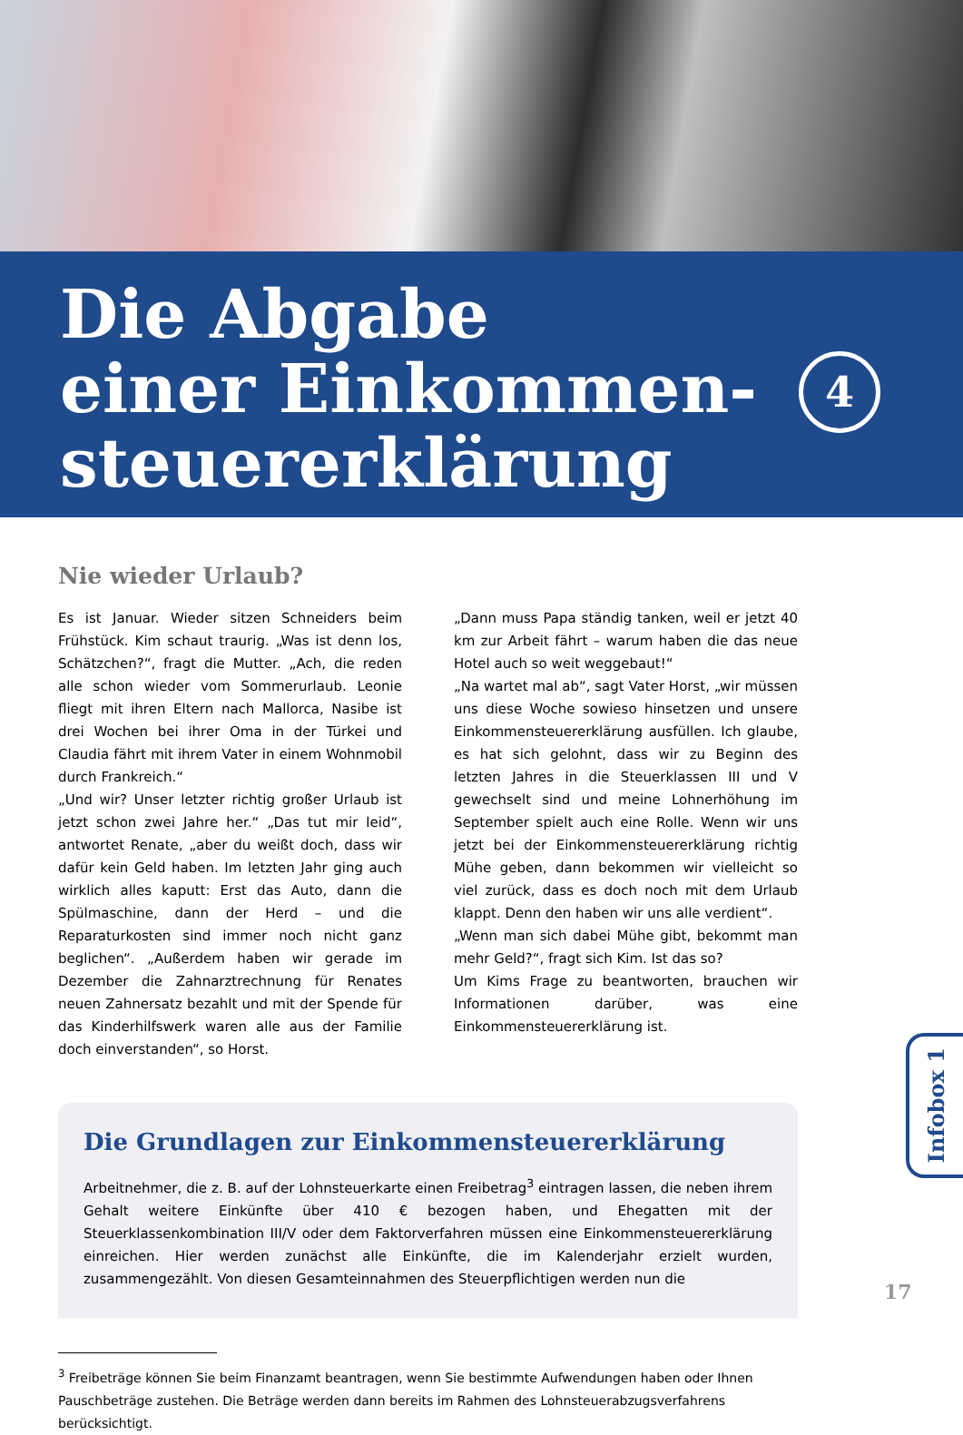Die Abgabe
einer Einkommen-
steuererklärung
4
Nie wieder Urlaub?
Es ist Januar. Wieder sitzen Schneiders beim Frühstück. Kim schaut traurig. „Was ist denn los, Schätzchen?“, fragt die Mutter. „Ach, die reden alle schon wieder vom Sommerurlaub. Leonie fliegt mit ihren Eltern nach Mallorca, Nasibe ist drei Wochen bei ihrer Oma in der Türkei und Claudia fährt mit ihrem Vater in einem Wohnmobil durch Frankreich.“
„Und wir? Unser letzter richtig großer Urlaub ist jetzt schon zwei Jahre her.“ „Das tut mir leid“, antwortet Renate, „aber du weißt doch, dass wir dafür kein Geld haben. Im letzten Jahr ging auch wirklich alles kaputt: Erst das Auto, dann die Spülmaschine, dann der Herd – und die Reparaturkosten sind immer noch nicht ganz beglichen“. „Außerdem haben wir gerade im Dezember die Zahnarztrechnung für Renates neuen Zahnersatz bezahlt und mit der Spende für das Kinderhilfswerk waren alle aus der Familie doch einverstanden“, so Horst.
„Dann muss Papa ständig tanken, weil er jetzt 40 km zur Arbeit fährt – warum haben die das neue Hotel auch so weit weggebaut!“
„Na wartet mal ab“, sagt Vater Horst, „wir müssen uns diese Woche sowieso hinsetzen und unsere Einkommensteuererklärung ausfüllen. Ich glaube, es hat sich gelohnt, dass wir zu Beginn des letzten Jahres in die Steuerklassen III und V gewechselt sind und meine Lohnerhöhung im September spielt auch eine Rolle. Wenn wir uns jetzt bei der Einkommensteuererklärung richtig Mühe geben, dann bekommen wir vielleicht so viel zurück, dass es doch noch mit dem Urlaub klappt. Denn den haben wir uns alle verdient“.
„Wenn man sich dabei Mühe gibt, bekommt man mehr Geld?“, fragt sich Kim. Ist das so?
Um Kims Frage zu beantworten, brauchen wir Informationen darüber, was eine Einkommensteuererklärung ist.
Die Grundlagen zur Einkommensteuererklärung
Arbeitnehmer, die z. B. auf der Lohnsteuerkarte einen Freibetrag<sup>3</sup> eintragen lassen, die neben ihrem Gehalt weitere Einkünfte über 410 € bezogen haben, und Ehegatten mit der Steuerklassenkombination III/V oder dem Faktorverfahren müssen eine Einkommensteuererklärung einreichen. Hier werden zunächst alle Einkünfte, die im Kalenderjahr erzielt wurden, zusammengezählt. Von diesen Gesamteinnahmen des Steuerpflichtigen werden nun die
Infobox 1
<sup>3</sup> Freibeträge können Sie beim Finanzamt beantragen, wenn Sie bestimmte Aufwendungen haben oder Ihnen Pauschbeträge zustehen. Die Beträge werden dann bereits im Rahmen des Lohnsteuerabzugsverfahrens berücksichtigt.
17